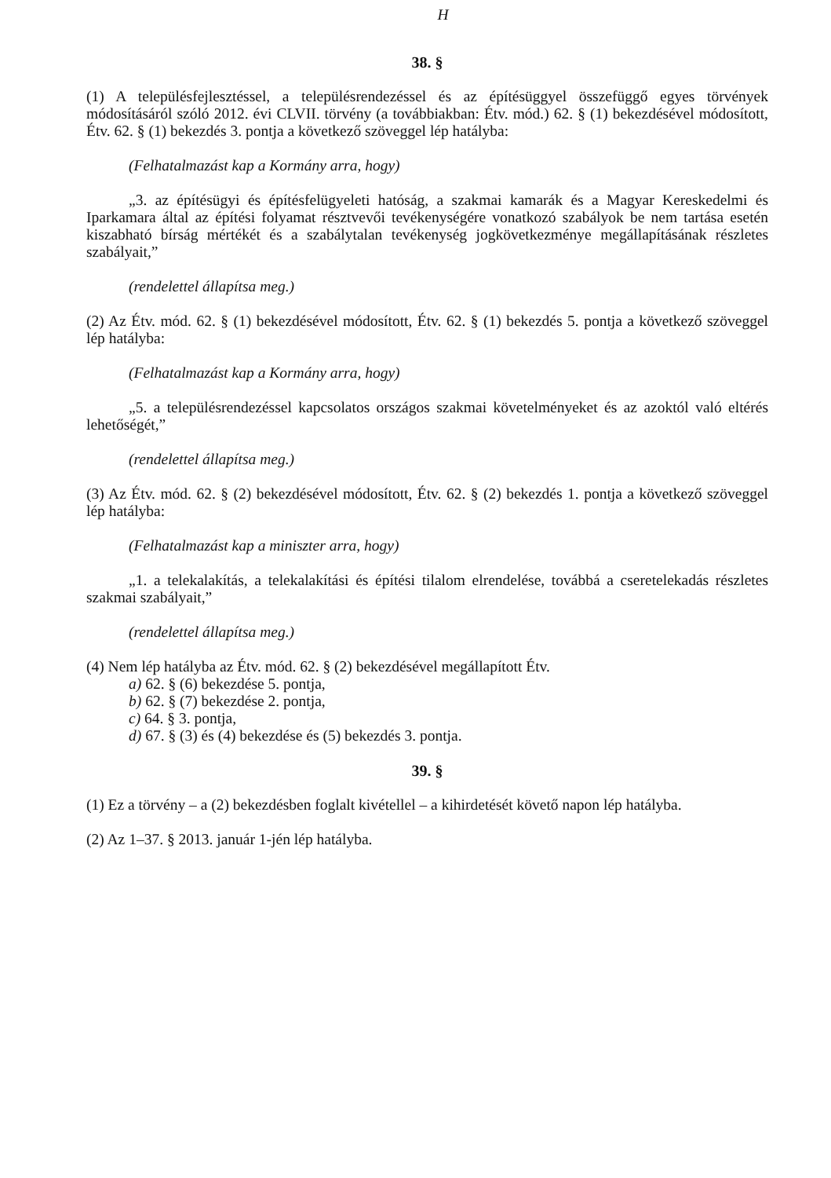H
38. §
(1) A településfejlesztéssel, a településrendezéssel és az építésüggyel összefüggő egyes törvények módosításáról szóló 2012. évi CLVII. törvény (a továbbiakban: Étv. mód.) 62. § (1) bekezdésével módosított, Étv. 62. § (1) bekezdés 3. pontja a következő szöveggel lép hatályba:
(Felhatalmazást kap a Kormány arra, hogy)
„3. az építésügyi és építésfelügyeleti hatóság, a szakmai kamarák és a Magyar Kereskedelmi és Iparkamara által az építési folyamat résztvevői tevékenységére vonatkozó szabályok be nem tartása esetén kiszabható bírság mértékét és a szabálytalan tevékenység jogkövetkezménye megállapításának részletes szabályait,”
(rendelettel állapítsa meg.)
(2) Az Étv. mód. 62. § (1) bekezdésével módosított, Étv. 62. § (1) bekezdés 5. pontja a következő szöveggel lép hatályba:
(Felhatalmazást kap a Kormány arra, hogy)
„5. a településrendezéssel kapcsolatos országos szakmai követelményeket és az azoktól való eltérés lehetőségét,”
(rendelettel állapítsa meg.)
(3) Az Étv. mód. 62. § (2) bekezdésével módosított, Étv. 62. § (2) bekezdés 1. pontja a következő szöveggel lép hatályba:
(Felhatalmazást kap a miniszter arra, hogy)
„1. a telekalakítás, a telekalakítási és építési tilalom elrendelése, továbbá a cseretelekadás részletes szakmai szabályait,”
(rendelettel állapítsa meg.)
(4) Nem lép hatályba az Étv. mód. 62. § (2) bekezdésével megállapított Étv.
a) 62. § (6) bekezdése 5. pontja,
b) 62. § (7) bekezdése 2. pontja,
c) 64. § 3. pontja,
d) 67. § (3) és (4) bekezdése és (5) bekezdés 3. pontja.
39. §
(1) Ez a törvény – a (2) bekezdésben foglalt kivétellel – a kihirdetését követő napon lép hatályba.
(2) Az 1–37. § 2013. január 1-jén lép hatályba.